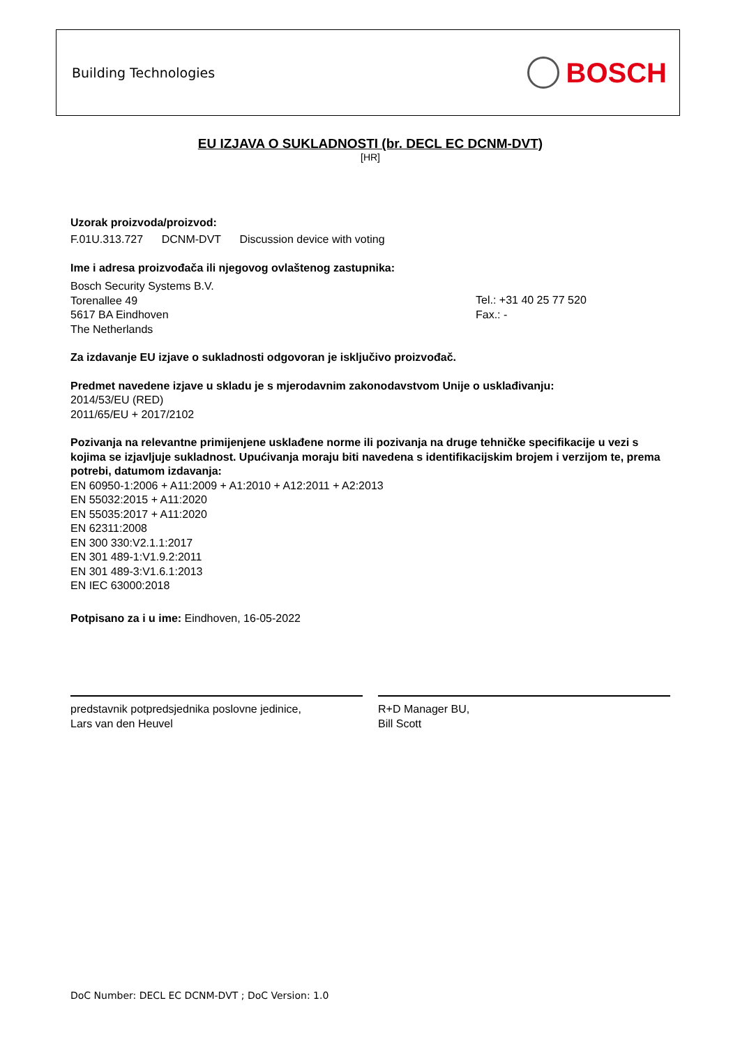Building Technologies BOSCH
EU IZJAVA O SUKLADNOSTI (br. DECL EC DCNM-DVT)
[HR]
Uzorak proizvoda/proizvod:
F.01U.313.727 DCNM-DVT Discussion device with voting
Ime i adresa proizvođača ili njegovog ovlaštenog zastupnika:
Bosch Security Systems B.V.
Torenallee 49
5617 BA Eindhoven
The Netherlands
Tel.: +31 40 25 77 520
Fax.: -
Za izdavanje EU izjave o sukladnosti odgovoran je isključivo proizvođač.
Predmet navedene izjave u skladu je s mjerodavnim zakonodavstvom Unije o usklađivanju:
2014/53/EU (RED)
2011/65/EU + 2017/2102
Pozivanja na relevantne primijenjene usklađene norme ili pozivanja na druge tehničke specifikacije u vezi s kojima se izjavljuje sukladnost. Upućivanja moraju biti navedena s identifikacijskim brojem i verzijom te, prema potrebi, datumom izdavanja:
EN 60950-1:2006 + A11:2009 + A1:2010 + A12:2011 + A2:2013
EN 55032:2015 + A11:2020
EN 55035:2017 + A11:2020
EN 62311:2008
EN 300 330:V2.1.1:2017
EN 301 489-1:V1.9.2:2011
EN 301 489-3:V1.6.1:2013
EN IEC 63000:2018
Potpisano za i u ime: Eindhoven, 16-05-2022
predstavnik potpredsjednika poslovne jedinice,
Lars van den Heuvel
R+D Manager BU,
Bill Scott
DoC Number: DECL EC DCNM-DVT ; DoC Version: 1.0